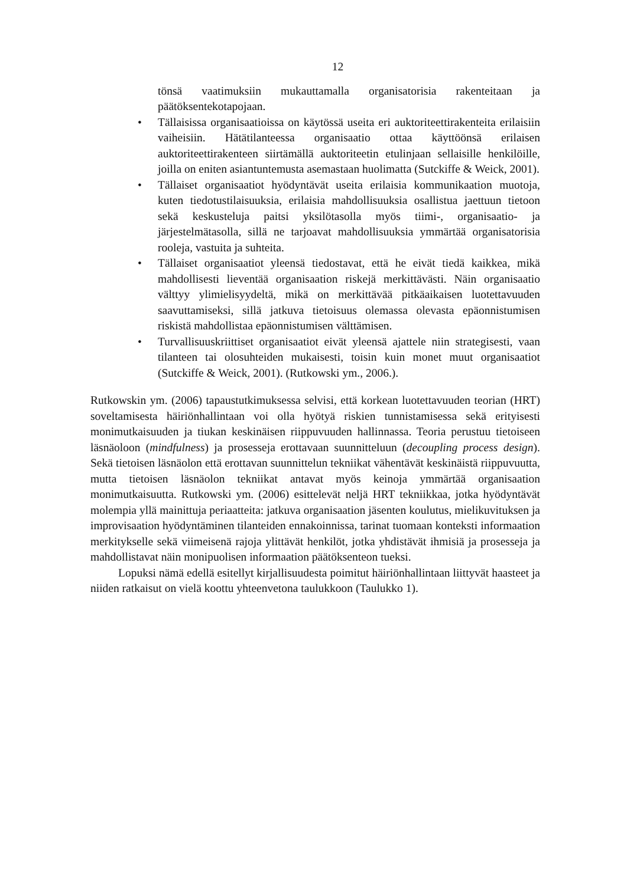12
tönsä vaatimuksiin mukauttamalla organisatorisia rakenteitaan ja päätöksentekotapojaan.
• Tällaisissa organisaatioissa on käytössä useita eri auktoriteettirakenteita erilaisiin vaiheisiin. Hätätilanteessa organisaatio ottaa käyttöönsä erilaisen auktoriteettirakenteen siirtämällä auktoriteetin etulinjaan sellaisille henkilöille, joilla on eniten asiantuntemusta asemastaan huolimatta (Sutckiffe & Weick, 2001).
• Tällaiset organisaatiot hyödyntävät useita erilaisia kommunikaation muotoja, kuten tiedotustilaisuuksia, erilaisia mahdollisuuksia osallistua jaettuun tietoon sekä keskusteluja paitsi yksilötasolla myös tiimi-, organisaatio- ja järjestelmätasolla, sillä ne tarjoavat mahdollisuuksia ymmärtää organisatorisia rooleja, vastuita ja suhteita.
• Tällaiset organisaatiot yleensä tiedostavat, että he eivät tiedä kaikkea, mikä mahdollisesti lieventää organisaation riskejä merkittävästi. Näin organisaatio välttyy ylimielisyydeltä, mikä on merkittävää pitkäaikaisen luotettavuuden saavuttamiseksi, sillä jatkuva tietoisuus olemassa olevasta epäonnistumisen riskistä mahdollistaa epäonnistumisen välttämisen.
• Turvallisuuskriittiset organisaatiot eivät yleensä ajattele niin strategisesti, vaan tilanteen tai olosuhteiden mukaisesti, toisin kuin monet muut organisaatiot (Sutckiffe & Weick, 2001). (Rutkowski ym., 2006.).
Rutkowskin ym. (2006) tapaustutkimuksessa selvisi, että korkean luotettavuuden teorian (HRT) soveltamisesta häiriönhallintaan voi olla hyötyä riskien tunnistamisessa sekä erityisesti monimutkaisuuden ja tiukan keskinäisen riippuvuuden hallinnassa. Teoria perustuu tietoiseen läsnäoloon (mindfulness) ja prosesseja erottavaan suunnitteluun (decoupling process design). Sekä tietoisen läsnäolon että erottavan suunnittelun tekniikat vähentävät keskinäistä riippuvuutta, mutta tietoisen läsnäolon tekniikat antavat myös keinoja ymmärtää organisaation monimutkaisuutta. Rutkowski ym. (2006) esittelevät neljä HRT tekniikkaa, jotka hyödyntävät molempia yllä mainittuja periaatteita: jatkuva organisaation jäsenten koulutus, mielikuvituksen ja improvisaation hyödyntäminen tilanteiden ennakoinnissa, tarinat tuomaan konteksti informaation merkitykselle sekä viimeisenä rajoja ylittävät henkilöt, jotka yhdistävät ihmisiä ja prosesseja ja mahdollistavat näin monipuolisen informaation päätöksenteon tueksi.
Lopuksi nämä edellä esitellyt kirjallisuudesta poimitut häiriönhallintaan liittyvät haasteet ja niiden ratkaisut on vielä koottu yhteenvetona taulukkoon (Taulukko 1).